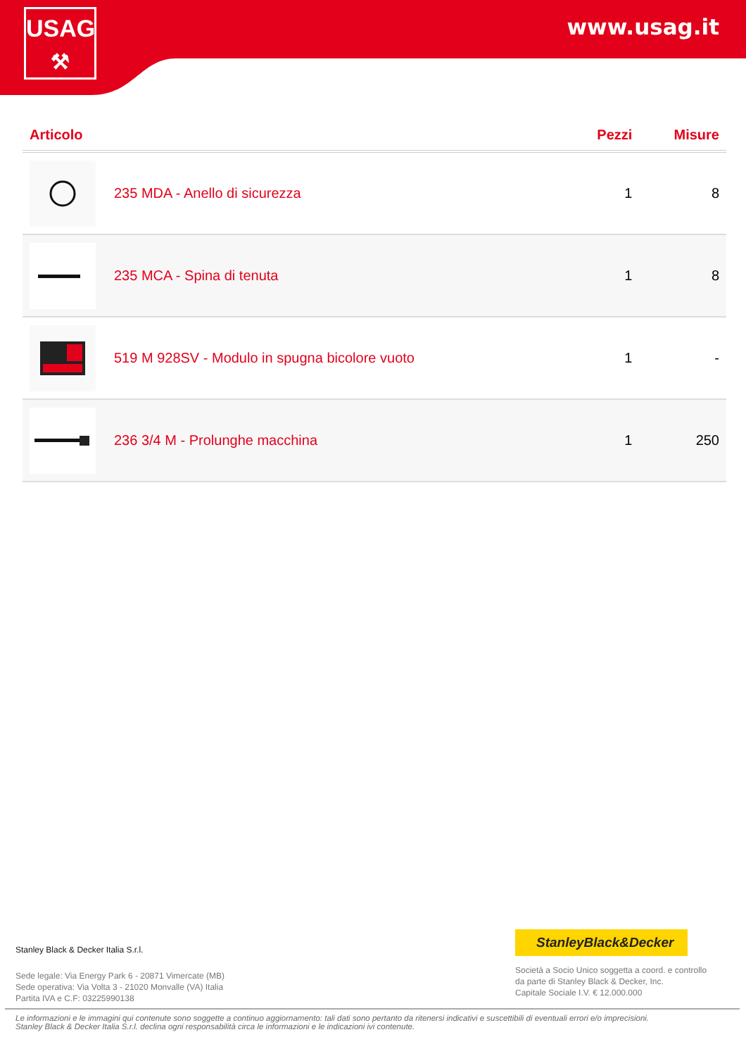USAG
⚒
www.usag.it
| Articolo | | Pezzi | Misure |
| --- | --- | --- | --- |
| | 235 MDA - Anello di sicurezza | 1 | 8 |
| | 235 MCA - Spina di tenuta | 1 | 8 |
| | 519 M 928SV - Modulo in spugna bicolore vuoto | 1 | - |
| | 236 3/4 M - Prolunghe macchina | 1 | 250 |
Stanley Black & Decker Italia S.r.l.
Sede legale: Via Energy Park 6 - 20871 Vimercate (MB)
Sede operativa: Via Volta 3 - 21020 Monvalle (VA) Italia
Partita IVA e C.F: 03225990138
StanleyBlack&Decker
Società a Socio Unico soggetta a coord. e controllo
da parte di Stanley Black & Decker, Inc.
Capitale Sociale I.V. € 12.000.000
Le informazioni e le immagini qui contenute sono soggette a continuo aggiornamento: tali dati sono pertanto da ritenersi indicativi e suscettibili di eventuali errori e/o imprecisioni.
Stanley Black & Decker Italia S.r.l. declina ogni responsabilità circa le informazioni e le indicazioni ivi contenute.